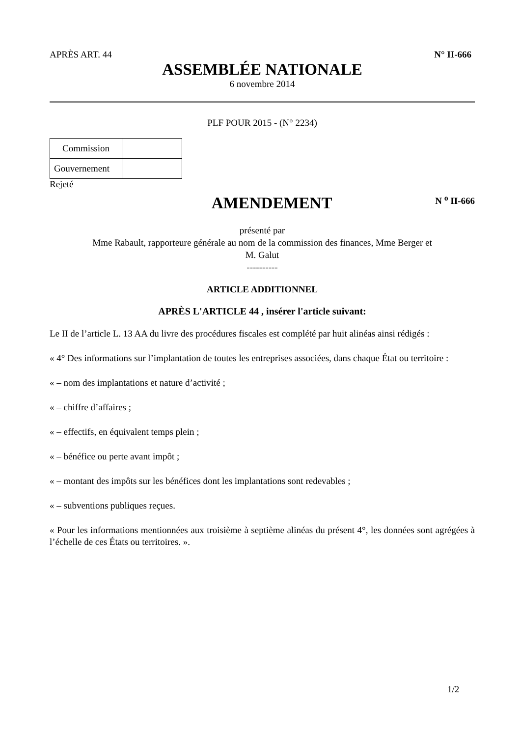APRÈS ART. 44 N° II-666
ASSEMBLÉE NATIONALE
6 novembre 2014
PLF POUR 2015 - (N° 2234)
| Commission | |
| Gouvernement | |
Rejeté
AMENDEMENT
N <sup>o</sup> II-666
présenté par
Mme Rabault, rapporteure générale au nom de la commission des finances, Mme Berger et
M. Galut
----------
ARTICLE ADDITIONNEL
APRÈS L'ARTICLE 44 , insérer l'article suivant:
Le II de l’article L. 13 AA du livre des procédures fiscales est complété par huit alinéas ainsi rédigés :
« 4° Des informations sur l’implantation de toutes les entreprises associées, dans chaque État ou territoire :
« – nom des implantations et nature d’activité ;
« – chiffre d’affaires ;
« – effectifs, en équivalent temps plein ;
« – bénéfice ou perte avant impôt ;
« – montant des impôts sur les bénéfices dont les implantations sont redevables ;
« – subventions publiques reçues.
« Pour les informations mentionnées aux troisième à septième alinéas du présent 4°, les données sont agrégées à l’échelle de ces États ou territoires. ».
1/2